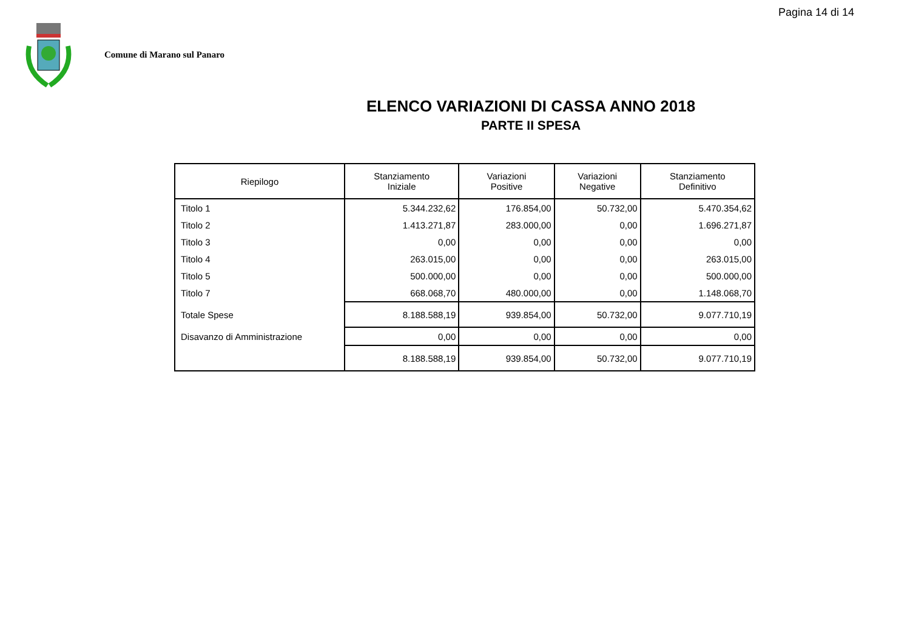Pagina 14 di 14
Comune di Marano sul Panaro
ELENCO VARIAZIONI DI CASSA ANNO 2018
PARTE II SPESA
| Riepilogo | Stanziamento Iniziale | Variazioni Positive | Variazioni Negative | Stanziamento Definitivo |
| --- | --- | --- | --- | --- |
| Titolo 1 | 5.344.232,62 | 176.854,00 | 50.732,00 | 5.470.354,62 |
| Titolo 2 | 1.413.271,87 | 283.000,00 | 0,00 | 1.696.271,87 |
| Titolo 3 | 0,00 | 0,00 | 0,00 | 0,00 |
| Titolo 4 | 263.015,00 | 0,00 | 0,00 | 263.015,00 |
| Titolo 5 | 500.000,00 | 0,00 | 0,00 | 500.000,00 |
| Titolo 7 | 668.068,70 | 480.000,00 | 0,00 | 1.148.068,70 |
| Totale Spese | 8.188.588,19 | 939.854,00 | 50.732,00 | 9.077.710,19 |
| Disavanzo di Amministrazione | 0,00 | 0,00 | 0,00 | 0,00 |
| | 8.188.588,19 | 939.854,00 | 50.732,00 | 9.077.710,19 |